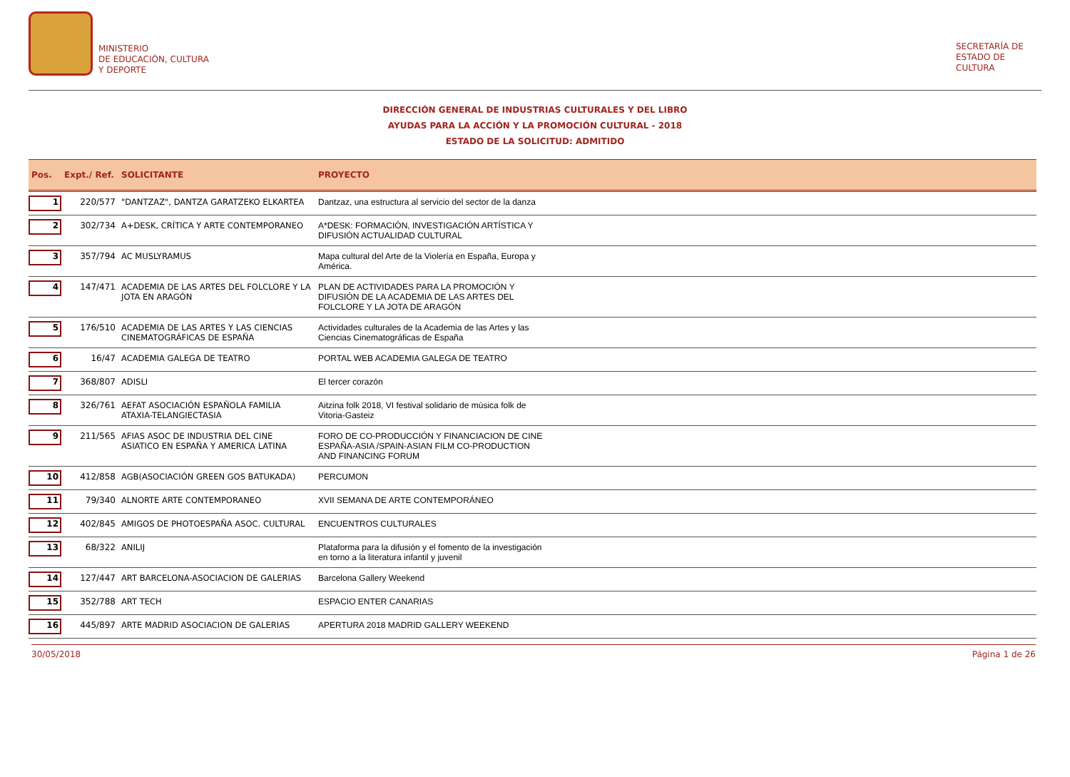MINISTERIO
DE EDUCACIÓN, CULTURA
Y DEPORTE
SECRETARÍA DE
ESTADO DE
CULTURA
DIRECCIÓN GENERAL DE INDUSTRIAS CULTURALES Y DEL LIBRO
AYUDAS PARA LA ACCIÓN Y LA PROMOCIÓN CULTURAL - 2018
ESTADO DE LA SOLICITUD: ADMITIDO
| Pos. | Expt./ Ref. | SOLICITANTE | PROYECTO | |
| --- | --- | --- | --- | --- |
| 1 | 220/577 | "DANTZAZ", DANTZA GARATZEKO ELKARTEA | Dantzaz, una estructura al servicio del sector de la danza | |
| 2 | 302/734 | A+DESK, CRÍTICA Y ARTE CONTEMPORANEO | A*DESK: FORMACIÓN, INVESTIGACIÓN ARTÍSTICA Y DIFUSIÓN ACTUALIDAD CULTURAL | |
| 3 | 357/794 | AC MUSLYRAMUS | Mapa cultural del Arte de la Violería en España, Europa y América. | |
| 4 | 147/471 | ACADEMIA DE LAS ARTES DEL FOLCLORE Y LA JOTA EN ARAGÓN | PLAN DE ACTIVIDADES PARA LA PROMOCIÓN Y DIFUSIÓN DE LA ACADEMIA DE LAS ARTES DEL FOLCLORE Y LA JOTA DE ARAGÓN | |
| 5 | 176/510 | ACADEMIA DE LAS ARTES Y LAS CIENCIAS CINEMATOGRÁFICAS DE ESPAÑA | Actividades culturales de la Academia de las Artes y las Ciencias Cinematográficas de España | |
| 6 | 16/47 | ACADEMIA GALEGA DE TEATRO | PORTAL WEB ACADEMIA GALEGA DE TEATRO | |
| 7 | 368/807 | ADISLI | El tercer corazón | |
| 8 | 326/761 | AEFAT ASOCIACIÓN ESPAÑOLA FAMILIA ATAXIA-TELANGIECTASIA | Aitzina folk 2018, VI festival solidario de música folk de Vitoria-Gasteiz | |
| 9 | 211/565 | AFIAS ASOC DE INDUSTRIA DEL CINE ASIATICO EN ESPAÑA Y AMERICA LATINA | FORO DE CO-PRODUCCIÓN Y FINANCIACION DE CINE ESPAÑA-ASIA /SPAIN-ASIAN FILM CO-PRODUCTION AND FINANCING FORUM | |
| 10 | 412/858 | AGB(ASOCIACIÓN GREEN GOS BATUKADA) | PERCUMON | |
| 11 | 79/340 | ALNORTE ARTE CONTEMPORANEO | XVII SEMANA DE ARTE CONTEMPORÁNEO | |
| 12 | 402/845 | AMIGOS DE PHOTOESPAÑA ASOC. CULTURAL | ENCUENTROS CULTURALES | |
| 13 | 68/322 | ANILIJ | Plataforma para la difusión y el fomento de la investigación en torno a la literatura infantil y juvenil | |
| 14 | 127/447 | ART BARCELONA-ASOCIACION DE GALERIAS | Barcelona Gallery Weekend | |
| 15 | 352/788 | ART TECH | ESPACIO ENTER CANARIAS | |
| 16 | 445/897 | ARTE MADRID ASOCIACION DE GALERIAS | APERTURA 2018 MADRID GALLERY WEEKEND | |
30/05/2018 Página 1 de 26